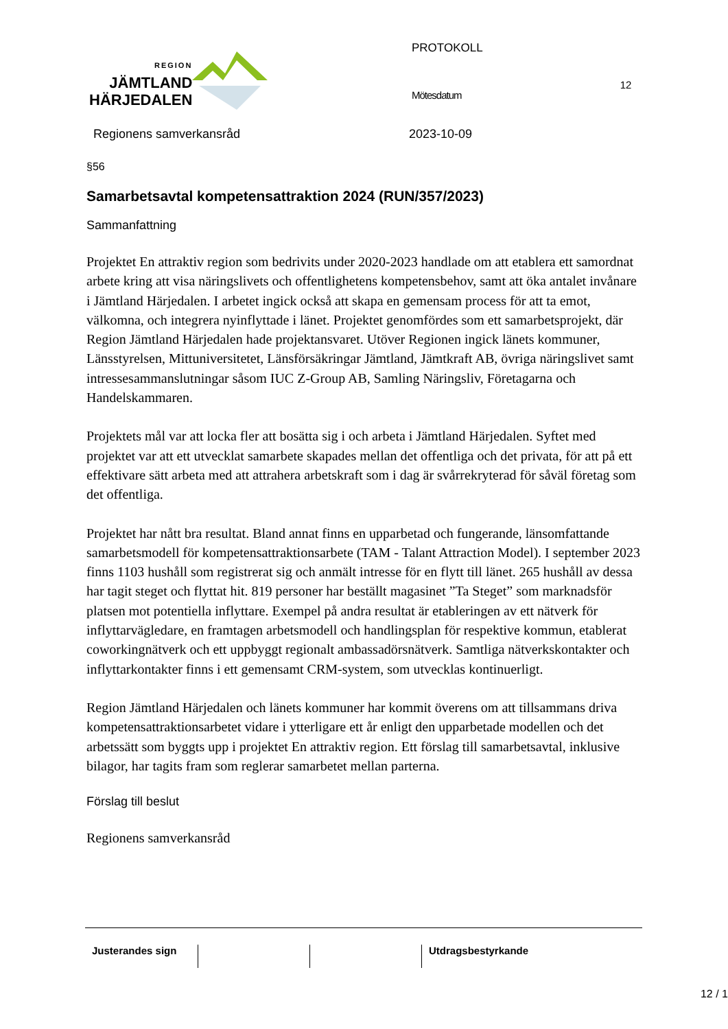REGION
JÄMTLAND
HÄRJEDALEN
PROTOKOLL
Mötesdatum
12
Regionens samverkansråd 2023-10-09
§56
Samarbetsavtal kompetensattraktion 2024 (RUN/357/2023)
Sammanfattning
Projektet En attraktiv region som bedrivits under 2020-2023 handlade om att etablera ett samordnat arbete kring att visa näringslivets och offentlighetens kompetensbehov, samt att öka antalet invånare i Jämtland Härjedalen. I arbetet ingick också att skapa en gemensam process för att ta emot, välkomna, och integrera nyinflyttade i länet. Projektet genomfördes som ett samarbetsprojekt, där Region Jämtland Härjedalen hade projektansvaret. Utöver Regionen ingick länets kommuner, Länsstyrelsen, Mittuniversitetet, Länsförsäkringar Jämtland, Jämtkraft AB, övriga näringslivet samt intressesammanslutningar såsom IUC Z-Group AB, Samling Näringsliv, Företagarna och Handelskammaren.
Projektets mål var att locka fler att bosätta sig i och arbeta i Jämtland Härjedalen. Syftet med projektet var att ett utvecklat samarbete skapades mellan det offentliga och det privata, för att på ett effektivare sätt arbeta med att attrahera arbetskraft som i dag är svårrekryterad för såväl företag som det offentliga.
Projektet har nått bra resultat. Bland annat finns en upparbetad och fungerande, länsomfattande samarbetsmodell för kompetensattraktionsarbete (TAM - Talant Attraction Model). I september 2023 finns 1103 hushåll som registrerat sig och anmält intresse för en flytt till länet. 265 hushåll av dessa har tagit steget och flyttat hit. 819 personer har beställt magasinet ”Ta Steget” som marknadsför platsen mot potentiella inflyttare. Exempel på andra resultat är etableringen av ett nätverk för inflyttarvägledare, en framtagen arbetsmodell och handlingsplan för respektive kommun, etablerat coworkingnätverk och ett uppbyggt regionalt ambassadörsnätverk. Samtliga nätverkskontakter och inflyttarkontakter finns i ett gemensamt CRM-system, som utvecklas kontinuerligt.
Region Jämtland Härjedalen och länets kommuner har kommit överens om att tillsammans driva kompetensattraktionsarbetet vidare i ytterligare ett år enligt den upparbetade modellen och det arbetssätt som byggts upp i projektet En attraktiv region. Ett förslag till samarbetsavtal, inklusive bilagor, har tagits fram som reglerar samarbetet mellan parterna.
Förslag till beslut
Regionens samverkansråd
Justerandes sign Utdragsbestyrkande
12 / 1